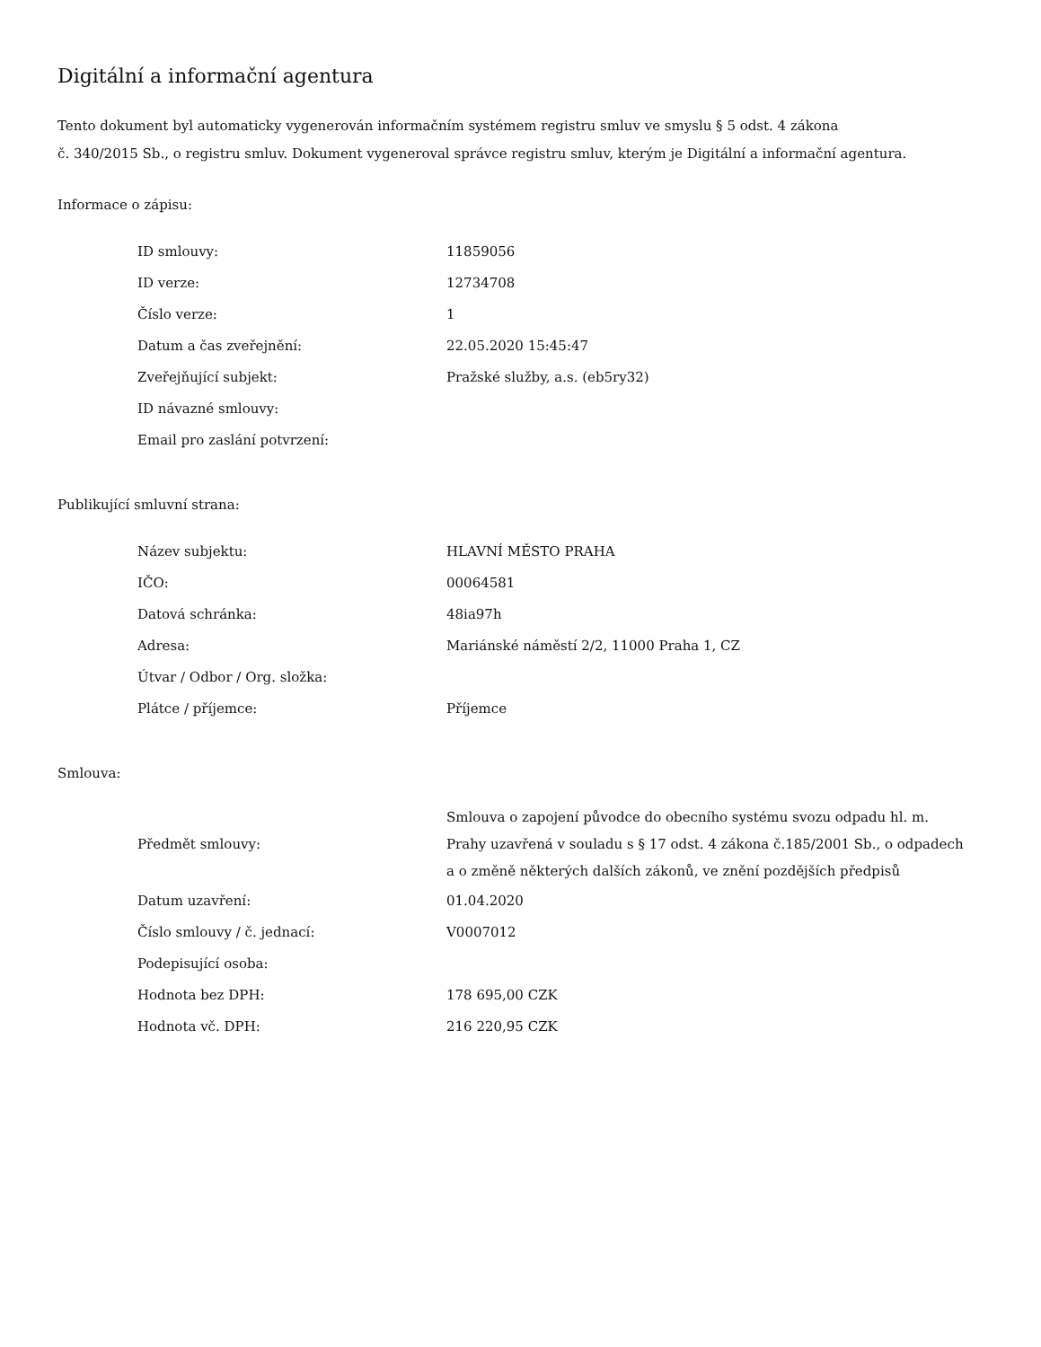Digitální a informační agentura
Tento dokument byl automaticky vygenerován informačním systémem registru smluv ve smyslu § 5 odst. 4 zákona
č. 340/2015 Sb., o registru smluv. Dokument vygeneroval správce registru smluv, kterým je Digitální a informační agentura.
Informace o zápisu:
| ID smlouvy: | 11859056 |
| ID verze: | 12734708 |
| Číslo verze: | 1 |
| Datum a čas zveřejnění: | 22.05.2020 15:45:47 |
| Zveřejňující subjekt: | Pražské služby, a.s. (eb5ry32) |
| ID návazné smlouvy: | |
| Email pro zaslání potvrzení: | |
Publikující smluvní strana:
| Název subjektu: | HLAVNÍ MĚSTO PRAHA |
| IČO: | 00064581 |
| Datová schránka: | 48ia97h |
| Adresa: | Mariánské náměstí 2/2, 11000 Praha 1, CZ |
| Útvar / Odbor / Org. složka: | |
| Plátce / příjemce: | Příjemce |
Smlouva:
| Předmět smlouvy: | Smlouva o zapojení původce do obecního systému svozu odpadu hl. m. Prahy uzavřená v souladu s § 17 odst. 4 zákona č.185/2001 Sb., o odpadech a o změně některých dalších zákonů, ve znění pozdějších předpisů |
| Datum uzavření: | 01.04.2020 |
| Číslo smlouvy / č. jednací: | V0007012 |
| Podepisující osoba: | |
| Hodnota bez DPH: | 178 695,00 CZK |
| Hodnota vč. DPH: | 216 220,95 CZK |